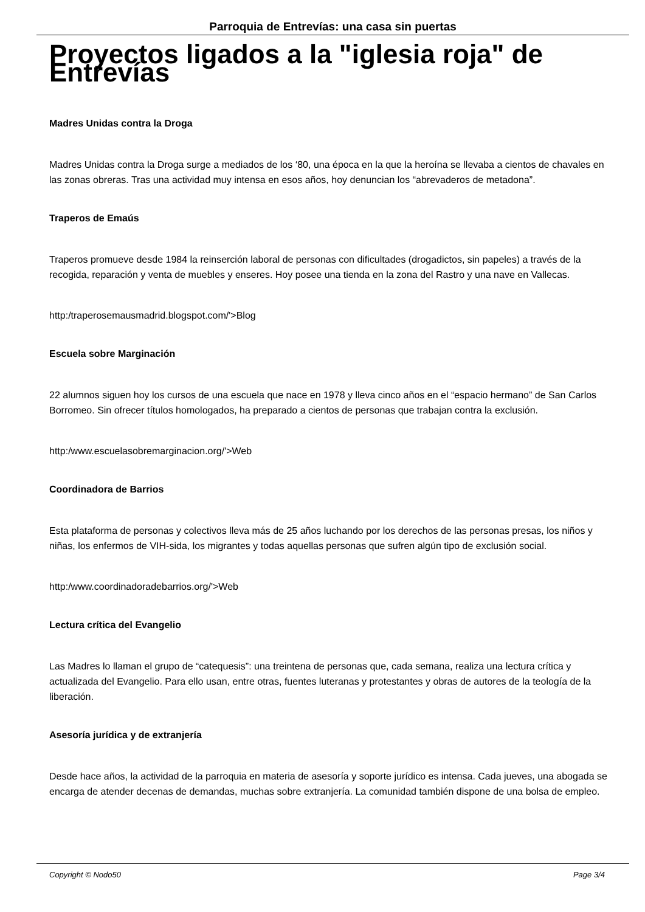Parroquia de Entrevías: una casa sin puertas
Proyectos ligados a la "iglesia roja" de Entrevías
Madres Unidas contra la Droga
Madres Unidas contra la Droga surge a mediados de los ‘80, una época en la que la heroína se llevaba a cientos de chavales en las zonas obreras. Tras una actividad muy intensa en esos años, hoy denuncian los “abrevaderos de metadona”.
Traperos de Emaús
Traperos promueve desde 1984 la reinserción laboral de personas con dificultades (drogadictos, sin papeles) a través de la recogida, reparación y venta de muebles y enseres. Hoy posee una tienda en la zona del Rastro y una nave en Vallecas.
http:/traperosemausmadrid.blogspot.com/'>Blog
Escuela sobre Marginación
22 alumnos siguen hoy los cursos de una escuela que nace en 1978 y lleva cinco años en el “espacio hermano” de San Carlos Borromeo. Sin ofrecer títulos homologados, ha preparado a cientos de personas que trabajan contra la exclusión.
http:/www.escuelasobremarginacion.org/'>Web
Coordinadora de Barrios
Esta plataforma de personas y colectivos lleva más de 25 años luchando por los derechos de las personas presas, los niños y niñas, los enfermos de VIH-sida, los migrantes y todas aquellas personas que sufren algún tipo de exclusión social.
http:/www.coordinadoradebarrios.org/'>Web
Lectura crítica del Evangelio
Las Madres lo llaman el grupo de “catequesis”: una treintena de personas que, cada semana, realiza una lectura crítica y actualizada del Evangelio. Para ello usan, entre otras, fuentes luteranas y protestantes y obras de autores de la teología de la liberación.
Asesoría jurídica y de extranjería
Desde hace años, la actividad de la parroquia en materia de asesoría y soporte jurídico es intensa. Cada jueves, una abogada se encarga de atender decenas de demandas, muchas sobre extranjería. La comunidad también dispone de una bolsa de empleo.
Copyright © Nodo50 Page 3/4